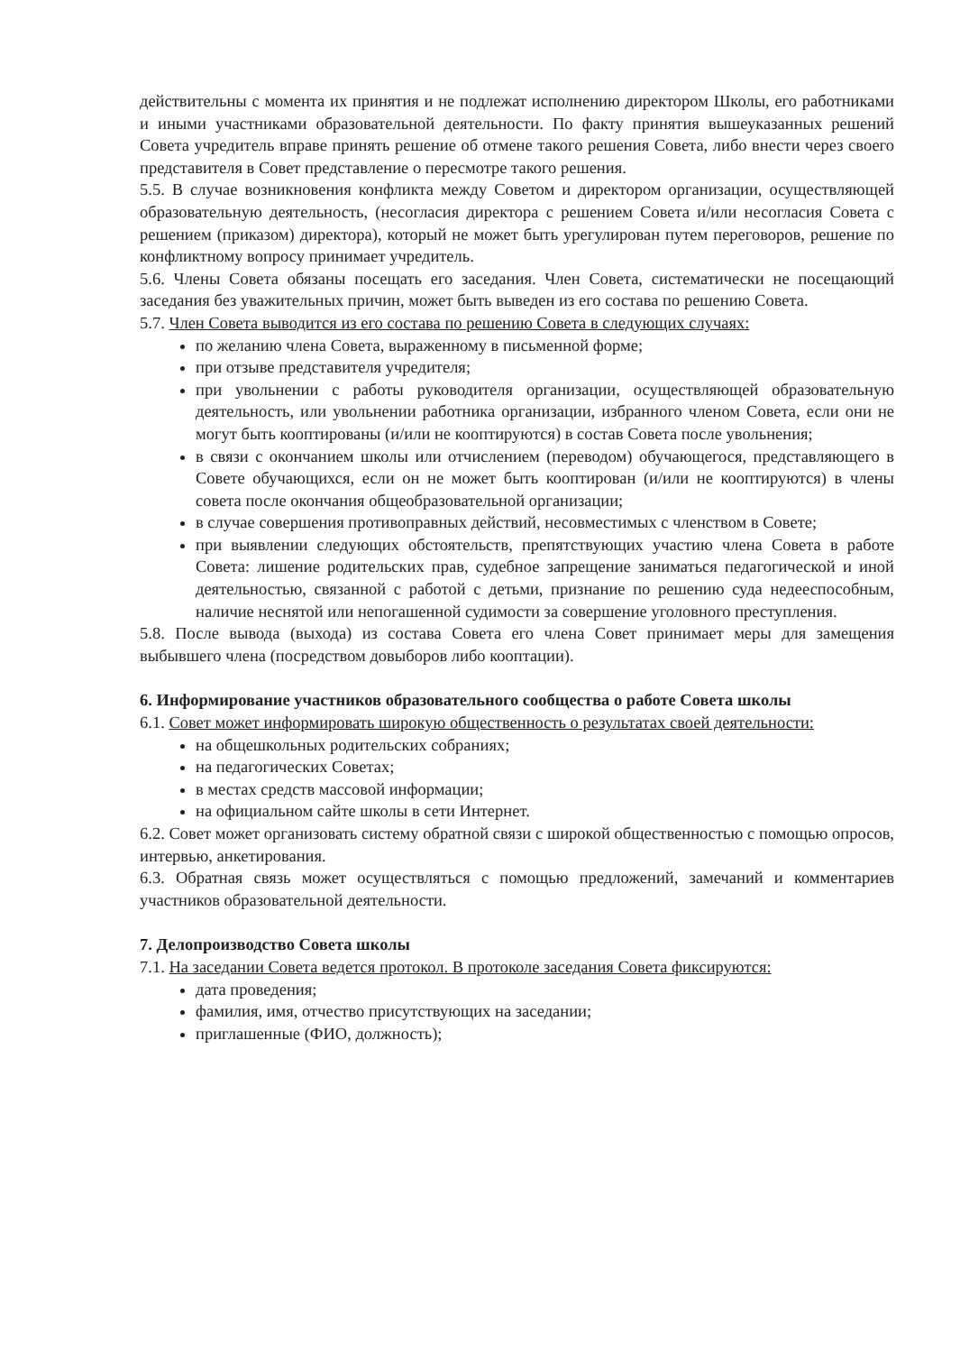действительны с момента их принятия и не подлежат исполнению директором Школы, его работниками и иными участниками образовательной деятельности. По факту принятия вышеуказанных решений Совета учредитель вправе принять решение об отмене такого решения Совета, либо внести через своего представителя в Совет представление о пересмотре такого решения.
5.5. В случае возникновения конфликта между Советом и директором организации, осуществляющей образовательную деятельность, (несогласия директора с решением Совета и/или несогласия Совета с решением (приказом) директора), который не может быть урегулирован путем переговоров, решение по конфликтному вопросу принимает учредитель.
5.6. Члены Совета обязаны посещать его заседания. Член Совета, систематически не посещающий заседания без уважительных причин, может быть выведен из его состава по решению Совета.
5.7. Член Совета выводится из его состава по решению Совета в следующих случаях:
по желанию члена Совета, выраженному в письменной форме;
при отзыве представителя учредителя;
при увольнении с работы руководителя организации, осуществляющей образовательную деятельность, или увольнении работника организации, избранного членом Совета, если они не могут быть кооптированы (и/или не кооптируются) в состав Совета после увольнения;
в связи с окончанием школы или отчислением (переводом) обучающегося, представляющего в Совете обучающихся, если он не может быть кооптирован (и/или не кооптируются) в члены совета после окончания общеобразовательной организации;
в случае совершения противоправных действий, несовместимых с членством в Совете;
при выявлении следующих обстоятельств, препятствующих участию члена Совета в работе Совета: лишение родительских прав, судебное запрещение заниматься педагогической и иной деятельностью, связанной с работой с детьми, признание по решению суда недееспособным, наличие неснятой или непогашенной судимости за совершение уголовного преступления.
5.8. После вывода (выхода) из состава Совета его члена Совет принимает меры для замещения выбывшего члена (посредством довыборов либо кооптации).
6. Информирование участников образовательного сообщества о работе Совета школы
6.1. Совет может информировать широкую общественность о результатах своей деятельности:
на общешкольных родительских собраниях;
на педагогических Советах;
в местах средств массовой информации;
на официальном сайте школы в сети Интернет.
6.2. Совет может организовать систему обратной связи с широкой общественностью с помощью опросов, интервью, анкетирования.
6.3. Обратная связь может осуществляться с помощью предложений, замечаний и комментариев участников образовательной деятельности.
7. Делопроизводство Совета школы
7.1. На заседании Совета ведется протокол. В протоколе заседания Совета фиксируются:
дата проведения;
фамилия, имя, отчество присутствующих на заседании;
приглашенные (ФИО, должность);